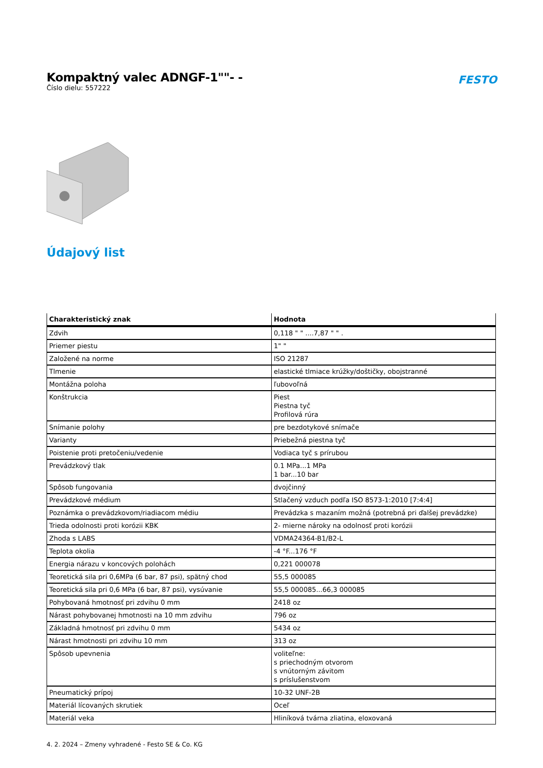Kompaktný valec ADNGF-1""- -
Číslo dielu: 557222
FESTO
Údajový list
| Charakteristický znak | Hodnota |
| --- | --- |
| Zdvih | 0,118 " " ....7,87 " " . |
| Priemer piestu | 1" " |
| Založené na norme | ISO 21287 |
| Tlmenie | elastické tlmiace krúžky/doštičky, obojstranné |
| Montážna poloha | ľubovoľná |
| Konštrukcia | Piest Piestna tyč Profilová rúra |
| Snímanie polohy | pre bezdotykové snímače |
| Varianty | Priebežná piestna tyč |
| Poistenie proti pretočeniu/vedenie | Vodiaca tyč s prírubou |
| Prevádzkový tlak | 0.1 MPa...1 MPa 1 bar...10 bar |
| Spôsob fungovania | dvojčinný |
| Prevádzkové médium | Stlačený vzduch podľa ISO 8573-1:2010 [7:4:4] |
| Poznámka o prevádzkovom/riadiacom médiu | Prevádzka s mazaním možná (potrebná pri ďalšej prevádzke) |
| Trieda odolnosti proti korózii KBK | 2- mierne nároky na odolnosť proti korózii |
| Zhoda s LABS | VDMA24364-B1/B2-L |
| Teplota okolia | -4 °F...176 °F |
| Energia nárazu v koncových polohách | 0,221 000078 |
| Teoretická sila pri 0,6MPa (6 bar, 87 psi), spätný chod | 55,5 000085 |
| Teoretická sila pri 0,6 MPa (6 bar, 87 psi), vysúvanie | 55,5 000085...66,3 000085 |
| Pohybovaná hmotnosť pri zdvihu 0 mm | 2418 oz |
| Nárast pohybovanej hmotnosti na 10 mm zdvihu | 796 oz |
| Základná hmotnosť pri zdvihu 0 mm | 5434 oz |
| Nárast hmotnosti pri zdvihu 10 mm | 313 oz |
| Spôsob upevnenia | voliteľne: s priechodným otvorom s vnútorným závitom s príslušenstvom |
| Pneumatický prípoj | 10-32 UNF-2B |
| Materiál lícovaných skrutiek | Oceľ |
| Materiál veka | Hliníková tvárna zliatina, eloxovaná |
4. 2. 2024 – Zmeny vyhradené - Festo SE & Co. KG